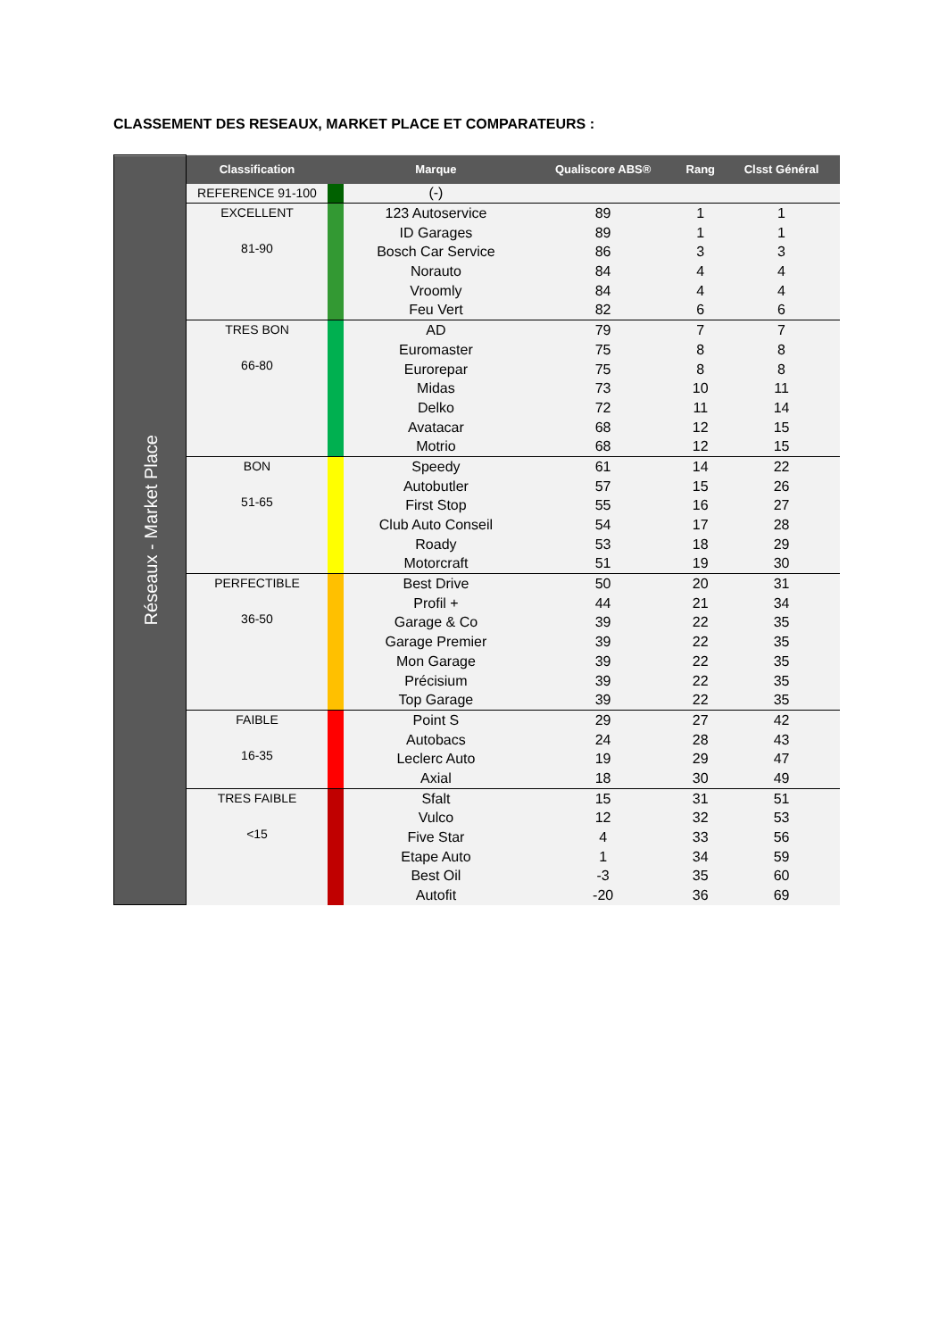CLASSEMENT DES RESEAUX, MARKET PLACE ET COMPARATEURS :
| Réseaux - Market Place | Classification | | Marque | Qualiscore ABS® | Rang | Clsst Général |
| | REFERENCE 91-100 | | (-) | | | |
| | EXCELLENT 81-90 | | 123 Autoservice | 89 | 1 | 1 |
| | | | ID Garages | 89 | 1 | 1 |
| | | | Bosch Car Service | 86 | 3 | 3 |
| | | | Norauto | 84 | 4 | 4 |
| | | | Vroomly | 84 | 4 | 4 |
| | | | Feu Vert | 82 | 6 | 6 |
| | TRES BON 66-80 | | AD | 79 | 7 | 7 |
| | | | Euromaster | 75 | 8 | 8 |
| | | | Eurorepar | 75 | 8 | 8 |
| | | | Midas | 73 | 10 | 11 |
| | | | Delko | 72 | 11 | 14 |
| | | | Avatacar | 68 | 12 | 15 |
| | | | Motrio | 68 | 12 | 15 |
| | BON 51-65 | | Speedy | 61 | 14 | 22 |
| | | | Autobutler | 57 | 15 | 26 |
| | | | First Stop | 55 | 16 | 27 |
| | | | Club Auto Conseil | 54 | 17 | 28 |
| | | | Roady | 53 | 18 | 29 |
| | | | Motorcraft | 51 | 19 | 30 |
| | PERFECTIBLE 36-50 | | Best Drive | 50 | 20 | 31 |
| | | | Profil + | 44 | 21 | 34 |
| | | | Garage & Co | 39 | 22 | 35 |
| | | | Garage Premier | 39 | 22 | 35 |
| | | | Mon Garage | 39 | 22 | 35 |
| | | | Précisium | 39 | 22 | 35 |
| | | | Top Garage | 39 | 22 | 35 |
| | FAIBLE 16-35 | | Point S | 29 | 27 | 42 |
| | | | Autobacs | 24 | 28 | 43 |
| | | | Leclerc Auto | 19 | 29 | 47 |
| | | | Axial | 18 | 30 | 49 |
| | TRES FAIBLE <15 | | Sfalt | 15 | 31 | 51 |
| | | | Vulco | 12 | 32 | 53 |
| | | | Five Star | 4 | 33 | 56 |
| | | | Etape Auto | 1 | 34 | 59 |
| | | | Best Oil | -3 | 35 | 60 |
| | | | Autofit | -20 | 36 | 69 |